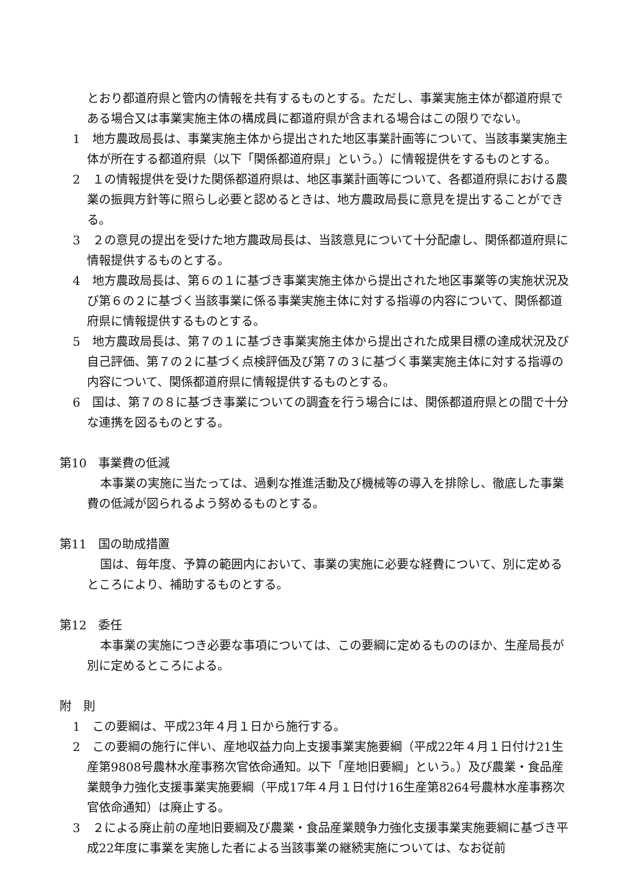とおり都道府県と管内の情報を共有するものとする。ただし、事業実施主体が都道府県である場合又は事業実施主体の構成員に都道府県が含まれる場合はこの限りでない。
1　地方農政局長は、事業実施主体から提出された地区事業計画等について、当該事業実施主体が所在する都道府県（以下「関係都道府県」という。）に情報提供をするものとする。
2　１の情報提供を受けた関係都道府県は、地区事業計画等について、各都道府県における農業の振興方針等に照らし必要と認めるときは、地方農政局長に意見を提出することができる。
3　２の意見の提出を受けた地方農政局長は、当該意見について十分配慮し、関係都道府県に情報提供するものとする。
4　地方農政局長は、第６の１に基づき事業実施主体から提出された地区事業等の実施状況及び第６の２に基づく当該事業に係る事業実施主体に対する指導の内容について、関係都道府県に情報提供するものとする。
5　地方農政局長は、第７の１に基づき事業実施主体から提出された成果目標の達成状況及び自己評価、第７の２に基づく点検評価及び第７の３に基づく事業実施主体に対する指導の内容について、関係都道府県に情報提供するものとする。
6　国は、第７の８に基づき事業についての調査を行う場合には、関係都道府県との間で十分な連携を図るものとする。
第10　事業費の低減
本事業の実施に当たっては、過剰な推進活動及び機械等の導入を排除し、徹底した事業費の低減が図られるよう努めるものとする。
第11　国の助成措置
国は、毎年度、予算の範囲内において、事業の実施に必要な経費について、別に定めるところにより、補助するものとする。
第12　委任
本事業の実施につき必要な事項については、この要綱に定めるもののほか、生産局長が別に定めるところによる。
附　則
1　この要綱は、平成23年４月１日から施行する。
2　この要綱の施行に伴い、産地収益力向上支援事業実施要綱（平成22年４月１日付け21生産第9808号農林水産事務次官依命通知。以下「産地旧要綱」という。）及び農業・食品産業競争力強化支援事業実施要綱（平成17年４月１日付け16生産第8264号農林水産事務次官依命通知）は廃止する。
3　２による廃止前の産地旧要綱及び農業・食品産業競争力強化支援事業実施要綱に基づき平成22年度に事業を実施した者による当該事業の継続実施については、なお従前